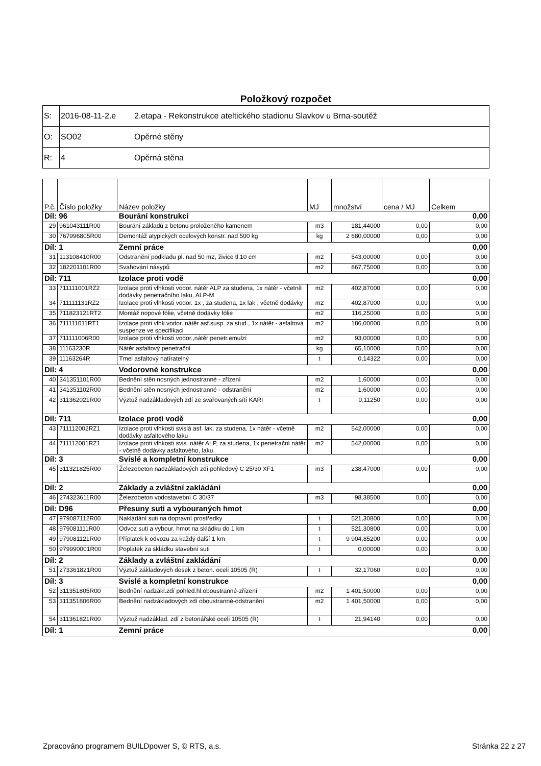Položkový rozpočet
| S: | 2016-08-11-2.e | 2.etapa - Rekonstrukce ateltického stadionu Slavkov u Brna-soutěž |
| O: | SO02 | Opěrné stěny |
| R: | 4 | Opěrná stěna |
| P.č. | Číslo položky | Název položky | MJ | množství | cena / MJ | Celkem |
| --- | --- | --- | --- | --- | --- | --- |
| Díl: 96 | | Bourání konstrukcí | | | | 0,00 |
| 29 | 961043111R00 | Bourání základů z betonu proloženého kamenem | m3 | 181,44000 | 0,00 | 0,00 |
| 30 | 767996805R00 | Demontáž atypických ocelových konstr. nad 500 kg | kg | 2 680,00000 | 0,00 | 0,00 |
| Díl: 1 | | Zemní práce | | | | 0,00 |
| 31 | 113108410R00 | Odstranění podkladu pl. nad 50 m2, živice tl.10 cm | m2 | 543,00000 | 0,00 | 0,00 |
| 32 | 182201101R00 | Svahování násypů | m2 | 867,75000 | 0,00 | 0,00 |
| Díl: 711 | | Izolace proti vodě | | | | 0,00 |
| 33 | 711111001RZ2 | Izolace proti vlhkosti vodor. nátěr ALP za studena, 1x nátěr - včetně dodávky penetračního laku, ALP-M | m2 | 402,87000 | 0,00 | 0,00 |
| 34 | 711111131RZ2 | Izolace proti vlhkosti vodor. 1x , za studena, 1x lak , včetně dodávky | m2 | 402,87000 | 0,00 | 0,00 |
| 35 | 711823121RT2 | Montáž nopové fólie, včetně dodávky fólie | m2 | 116,25000 | 0,00 | 0,00 |
| 36 | 711111011RT1 | Izolace proti vlhk.vodor. nátěr asf.susp. za stud., 1x nátěr - asfaltová suspenze ve specifikaci | m2 | 186,00000 | 0,00 | 0,00 |
| 37 | 711111006R00 | Izolace proti vlhkosti vodor.,nátěr penetr.emulzí | m2 | 93,00000 | 0,00 | 0,00 |
| 38 | 11163230R | Nátěr asfaltový penetrační | kg | 65,10000 | 0,00 | 0,00 |
| 39 | 11163264R | Tmel asfaltový natíratelný | t | 0,14322 | 0,00 | 0,00 |
| Díl: 4 | | Vodorovné konstrukce | | | | 0,00 |
| 40 | 341351101R00 | Bednění stěn nosných jednostranné - zřízení | m2 | 1,60000 | 0,00 | 0,00 |
| 41 | 341351102R00 | Bednění stěn nosných jednostranné - odstranění | m2 | 1,60000 | 0,00 | 0,00 |
| 42 | 311362021R00 | Výztuž nadzákladových zdí ze svařovaných sítí KARI | t | 0,11250 | 0,00 | 0,00 |
| Díl: 711 | | Izolace proti vodě | | | | 0,00 |
| 43 | 711112002RZ1 | Izolace proti vlhkosti svislá asf. lak, za studena, 1x nátěr - včetně dodávky asfaltového laku | m2 | 542,00000 | 0,00 | 0,00 |
| 44 | 711112001RZ1 | Izolace proti vlhkosti svis. nátěr ALP, za studena, 1x penetrační nátěr - včetně dodávky asfaltového, laku | m2 | 542,00000 | 0,00 | 0,00 |
| Díl: 3 | | Svislé a kompletní konstrukce | | | | 0,00 |
| 45 | 311321825R00 | Železobeton nadzákladových zdí pohledový C 25/30 XF1 | m3 | 238,47000 | 0,00 | 0,00 |
| Díl: 2 | | Základy a zvláštní zakládání | | | | 0,00 |
| 46 | 274323611R00 | Železobeton vodostavební C 30/37 | m3 | 98,38500 | 0,00 | 0,00 |
| Díl: D96 | | Přesuny suti a vybouraných hmot | | | | 0,00 |
| 47 | 979087112R00 | Nakládání suti na dopravní prostředky | t | 521,30800 | 0,00 | 0,00 |
| 48 | 979081111R00 | Odvoz suti a vybour. hmot na skládku do 1 km | t | 521,30800 | 0,00 | 0,00 |
| 49 | 979081121R00 | Příplatek k odvozu za každý další 1 km | t | 9 904,85200 | 0,00 | 0,00 |
| 50 | 979990001R00 | Poplatek za skládku stavební suti | t | 0,00000 | 0,00 | 0,00 |
| Díl: 2 | | Základy a zvláštní zakládání | | | | 0,00 |
| 51 | 273361821R00 | Výztuž základových desek z beton. oceli 10505 (R) | t | 32,17060 | 0,00 | 0,00 |
| Díl: 3 | | Svislé a kompletní konstrukce | | | | 0,00 |
| 52 | 311351805R00 | Bednění nadzákl.zdí pohled.hl.oboustranné-zřízení | m2 | 1 401,50000 | 0,00 | 0,00 |
| 53 | 311351806R00 | Bednění nadzákladových zdí oboustranné-odstranění | m2 | 1 401,50000 | 0,00 | 0,00 |
| 54 | 311361821R00 | Výztuž nadzáklad. zdí z betonářské oceli 10505 (R) | t | 21,94140 | 0,00 | 0,00 |
| Díl: 1 | | Zemní práce | | | | 0,00 |
Zpracováno programem BUILDpower S, © RTS, a.s.
Stránka 22 z 27